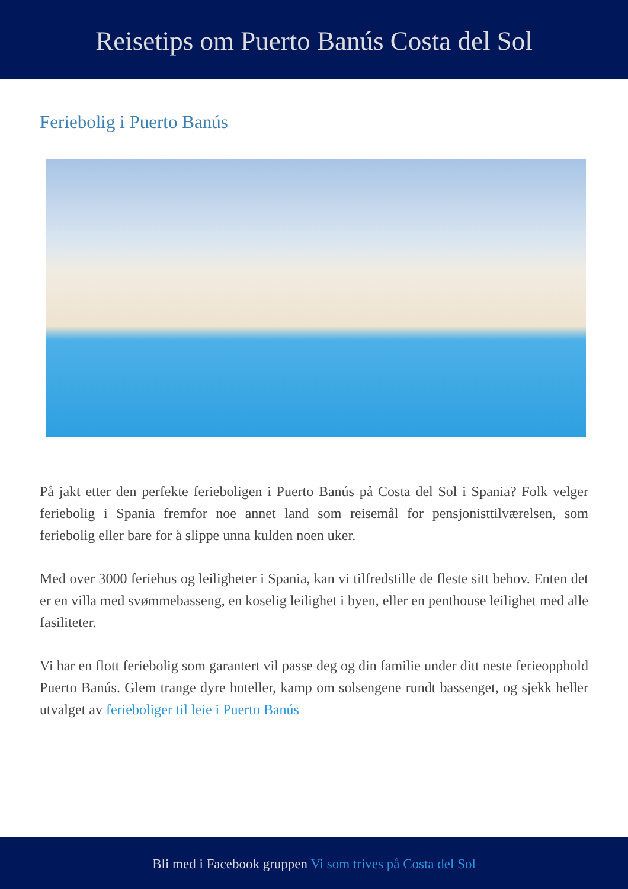Reisetips om Puerto Banús Costa del Sol
Feriebolig i Puerto Banús
På jakt etter den perfekte ferieboligen i Puerto Banús på Costa del Sol i Spania? Folk velger feriebolig i Spania fremfor noe annet land som reisemål for pensjonisttilværelsen, som feriebolig eller bare for å slippe unna kulden noen uker.
Med over 3000 feriehus og leiligheter i Spania, kan vi tilfredstille de fleste sitt behov. Enten det er en villa med svømmebasseng, en koselig leilighet i byen, eller en penthouse leilighet med alle fasiliteter.
Vi har en flott feriebolig som garantert vil passe deg og din familie under ditt neste ferieopphold Puerto Banús. Glem trange dyre hoteller, kamp om solsengene rundt bassenget, og sjekk heller utvalget av ferieboliger til leie i Puerto Banús
Bli med i Facebook gruppen Vi som trives på Costa del Sol